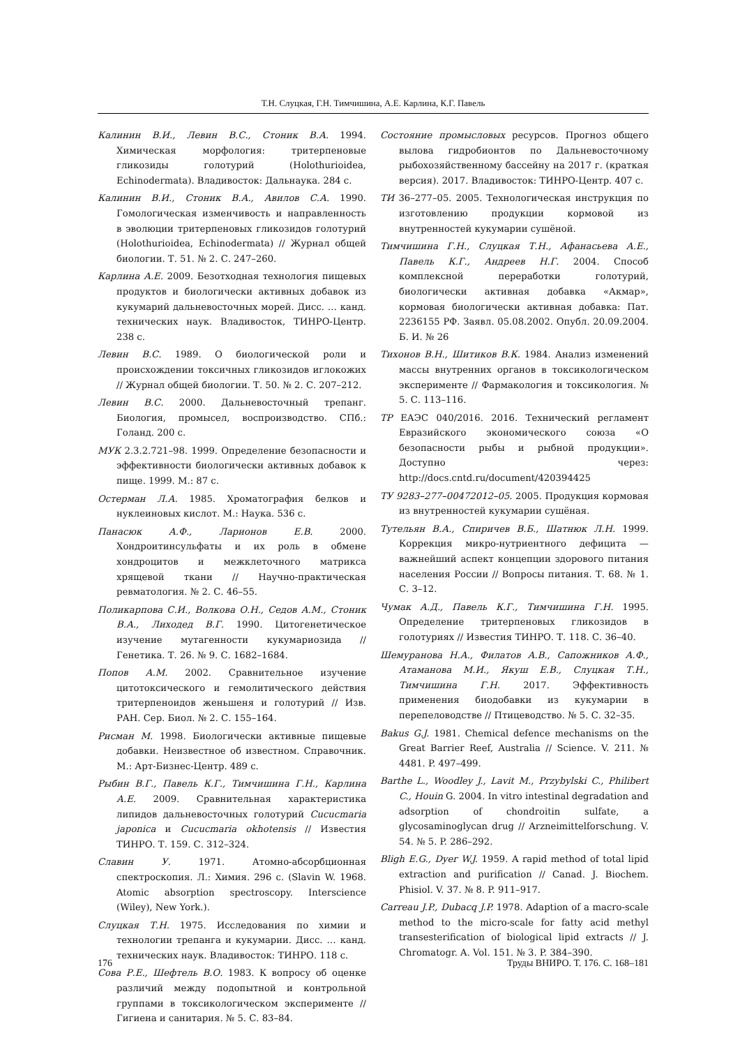Т.Н. Слуцкая, Г.Н. Тимчишина, А.Е. Карлина, К.Г. Павель
Калинин В.И., Левин В.С., Стоник В.А. 1994. Химическая морфология: тритерпеновые гликозиды голотурий (Holothurioidea, Echinodermata). Владивосток: Дальнаука. 284 с.
Калинин В.И., Стоник В.А., Авилов С.А. 1990. Гомологическая изменчивость и направленность в эволюции тритерпеновых гликозидов голотурий (Holothurioidea, Echinodermata) // Журнал общей биологии. Т. 51. № 2. С. 247–260.
Карлина А.Е. 2009. Безотходная технология пищевых продуктов и биологически активных добавок из кукумарий дальневосточных морей. Дисс. … канд. технических наук. Владивосток, ТИНРО-Центр. 238 с.
Левин В.С. 1989. О биологической роли и происхождении токсичных гликозидов иглокожих // Журнал общей биологии. Т. 50. № 2. С. 207–212.
Левин В.С. 2000. Дальневосточный трепанг. Биология, промысел, воспроизводство. СПб.: Голанд. 200 с.
МУК 2.3.2.721–98. 1999. Определение безопасности и эффективности биологически активных добавок к пище. 1999. М.: 87 с.
Остерман Л.А. 1985. Хроматография белков и нуклеиновых кислот. М.: Наука. 536 с.
Панасюк А.Ф., Ларионов Е.В. 2000. Хондроитинсульфаты и их роль в обмене хондроцитов и межклеточного матрикса хрящевой ткани // Научно-практическая ревматология. № 2. С. 46–55.
Поликарпова С.И., Волкова О.Н., Седов А.М., Стоник В.А., Лиходед В.Г. 1990. Цитогенетическое изучение мутагенности кукумариозида // Генетика. Т. 26. № 9. С. 1682–1684.
Попов А.М. 2002. Сравнительное изучение цитотоксического и гемолитического действия тритерпеноидов женьшеня и голотурий // Изв. РАН. Сер. Биол. № 2. С. 155–164.
Рисман М. 1998. Биологически активные пищевые добавки. Неизвестное об известном. Справочник. М.: Арт-Бизнес-Центр. 489 с.
Рыбин В.Г., Павель К.Г., Тимчишина Г.Н., Карлина А.Е. 2009. Сравнительная характеристика липидов дальневосточных голотурий Cucucmaria japonica и Cucucmaria okhotensis // Известия ТИНРО. Т. 159. С. 312–324.
Славин У. 1971. Атомно-абсорбционная спектроскопия. Л.: Химия. 296 с. (Slavin W. 1968. Atomic absorption spectroscopy. Interscience (Wiley), New York.).
Слуцкая Т.Н. 1975. Исследования по химии и технологии трепанга и кукумарии. Дисс. … канд. технических наук. Владивосток: ТИНРО. 118 с.
Сова Р.Е., Шефтель В.О. 1983. К вопросу об оценке различий между подопытной и контрольной группами в токсикологическом эксперименте // Гигиена и санитария. № 5. С. 83–84.
Состояние промысловых ресурсов. Прогноз общего вылова гидробионтов по Дальневосточному рыбохозяйственному бассейну на 2017 г. (краткая версия). 2017. Владивосток: ТИНРО-Центр. 407 с.
ТИ 36–277–05. 2005. Технологическая инструкция по изготовлению продукции кормовой из внутренностей кукумарии сушёной.
Тимчишина Г.Н., Слуцкая Т.Н., Афанасьева А.Е., Павель К.Г., Андреев Н.Г. 2004. Способ комплексной переработки голотурий, биологически активная добавка «Акмар», кормовая биологически активная добавка: Пат. 2236155 РФ. Заявл. 05.08.2002. Опубл. 20.09.2004. Б. И. № 26
Тихонов В.Н., Шитиков В.К. 1984. Анализ изменений массы внутренних органов в токсикологическом эксперименте // Фармакология и токсикология. № 5. С. 113–116.
ТР ЕАЭС 040/2016. 2016. Технический регламент Евразийского экономического союза «О безопасности рыбы и рыбной продукции». Доступно через: http://docs.cntd.ru/document/420394425
ТУ 9283–277–00472012–05. 2005. Продукция кормовая из внутренностей кукумарии сушёная.
Тутельян В.А., Спиричев В.Б., Шатнюк Л.Н. 1999. Коррекция микро-нутриентного дефицита — важнейший аспект концепции здорового питания населения России // Вопросы питания. Т. 68. № 1. С. 3–12.
Чумак А.Д., Павель К.Г., Тимчишина Г.Н. 1995. Определение тритерпеновых гликозидов в голотуриях // Известия ТИНРО. Т. 118. С. 36–40.
Шемуранова Н.А., Филатов А.В., Сапожников А.Ф., Атаманова М.И., Якуш Е.В., Слуцкая Т.Н., Тимчишина Г.Н. 2017. Эффективность применения биодобавки из кукумарии в перепеловодстве // Птицеводство. № 5. С. 32–35.
Bakus G.J. 1981. Chemical defence mechanisms on the Great Barrier Reef, Australia // Science. V. 211. № 4481. P. 497–499.
Barthe L., Woodley J., Lavit M., Przybylski C., Philibert C., Houin G. 2004. In vitro intestinal degradation and adsorption of chondroitin sulfate, a glycosaminoglycan drug // Arzneimittelforschung. V. 54. № 5. P. 286–292.
Bligh E.G., Dyer W.J. 1959. A rapid method of total lipid extraction and purification // Canad. J. Biochem. Phisiol. V. 37. № 8. P. 911–917.
Carreau J.P., Dubacq J.P. 1978. Adaption of a macro-scale method to the micro-scale for fatty acid methyl transesterification of biological lipid extracts // J. Chromatogr. A. Vol. 151. № 3. P. 384–390.
176 Труды ВНИРО. Т. 176. С. 168–181